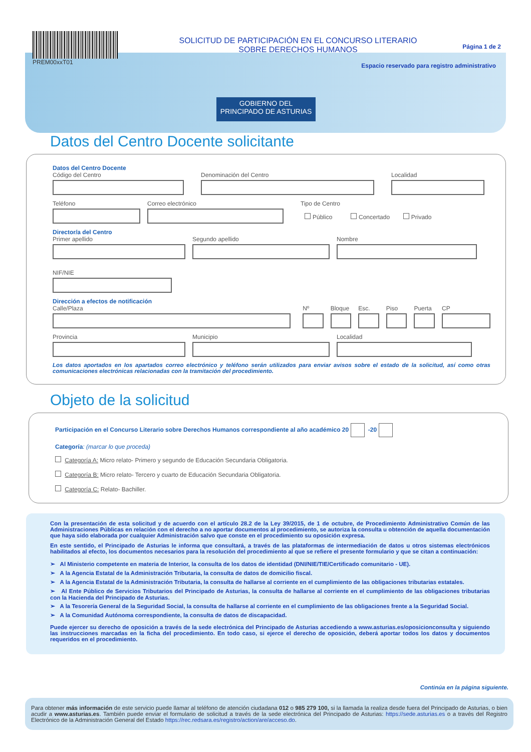PREM00xxT01
SOLICITUD DE PARTICIPACIÓN EN EL CONCURSO LITERARIO
SOBRE DERECHOS HUMANOS
Página 1 de 2
Espacio reservado para registro administrativo
GOBIERNO DEL
PRINCIPADO DE ASTURIAS
Datos del Centro Docente solicitante
Datos del Centro Docente
Código del Centro Denominación del Centro Localidad
Teléfono Correo electrónico Tipo de Centro
Público Concertado Privado
Director/a del Centro
Primer apellido Segundo apellido Nombre
NIF/NIE
Dirección a efectos de notificación
Calle/Plaza Nº Bloque
Esc. Piso Puerta
CP
Provincia Municipio Localidad
Los datos aportados en los apartados correo electrónico y teléfono serán utilizados para enviar avisos sobre el estado de la solicitud, así como otras comunicaciones electrónicas relacionadas con la tramitación del procedimiento.
Objeto de la solicitud
Participación en el Concurso Literario sobre Derechos Humanos correspondiente al año académico 20 -20
Categoría: (marcar lo que proceda)
Categoría A: Micro relato- Primero y segundo de Educación Secundaria Obligatoria.
Categoría B: Micro relato- Tercero y cuarto de Educación Secundaria Obligatoria.
Categoría C: Relato- Bachiller.
Con la presentación de esta solicitud y de acuerdo con el artículo 28.2 de la Ley 39/2015, de 1 de octubre, de Procedimiento Administrativo Común de las Administraciones Públicas en relación con el derecho a no aportar documentos al procedimiento, se autoriza la consulta u obtención de aquella documentación que haya sido elaborada por cualquier Administración salvo que conste en el procedimiento su oposición expresa.
En este sentido, el Principado de Asturias le informa que consultará, a través de las plataformas de intermediación de datos u otros sistemas electrónicos habilitados al efecto, los documentos necesarios para la resolución del procedimiento al que se refiere el presente formulario y que se citan a continuación:
➢ Al Ministerio competente en materia de Interior, la consulta de los datos de identidad (DNI/NIE/TIE/Certificado comunitario - UE).
➢ A la Agencia Estatal de la Administración Tributaria, la consulta de datos de domicilio fiscal.
➢ A la Agencia Estatal de la Administración Tributaria, la consulta de hallarse al corriente en el cumplimiento de las obligaciones tributarias estatales.
➢ Al Ente Público de Servicios Tributarios del Principado de Asturias, la consulta de hallarse al corriente en el cumplimiento de las obligaciones tributarias con la Hacienda del Principado de Asturias.
➢ A la Tesorería General de la Seguridad Social, la consulta de hallarse al corriente en el cumplimiento de las obligaciones frente a la Seguridad Social.
➢ A la Comunidad Autónoma correspondiente, la consulta de datos de discapacidad.
Puede ejercer su derecho de oposición a través de la sede electrónica del Principado de Asturias accediendo a www.asturias.es/oposicionconsulta y siguiendo las instrucciones marcadas en la ficha del procedimiento. En todo caso, si ejerce el derecho de oposición, deberá aportar todos los datos y documentos requeridos en el procedimiento.
Continúa en la página siguiente.
Para obtener más información de este servicio puede llamar al teléfono de atención ciudadana 012 o 985 279 100, si la llamada la realiza desde fuera del Principado de Asturias, o bien acudir a www.asturias.es. También puede enviar el formulario de solicitud a través de la sede electrónica del Principado de Asturias: https://sede.asturias.es o a través del Registro Electrónico de la Administración General del Estado https://rec.redsara.es/registro/action/are/acceso.do.